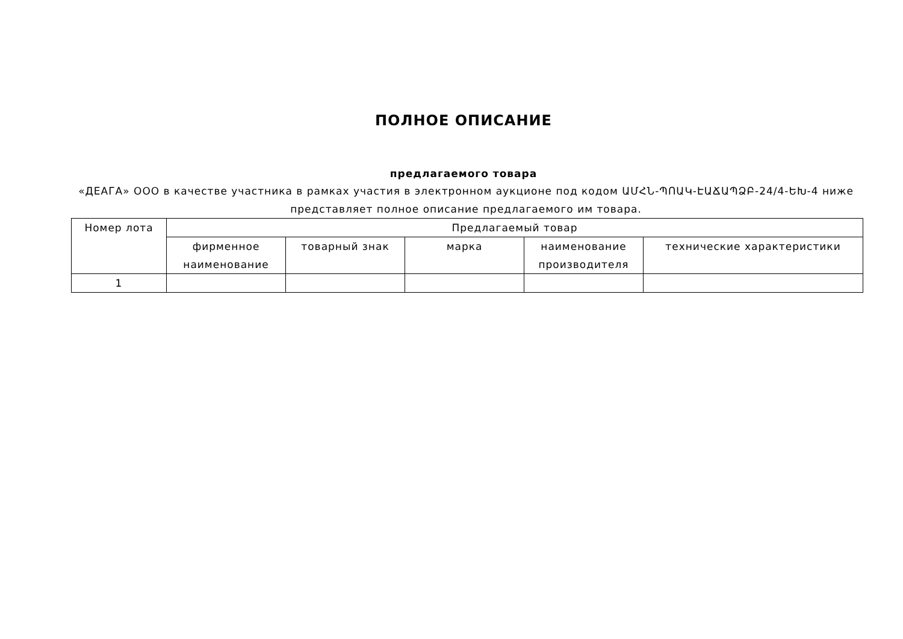ПОЛНОЕ ОПИСАНИЕ
предлагаемого товара
«ДЕАГА» ООО в качестве участника в рамках участия в электронном аукционе под кодом ԱՄՀՆ-ՊՈԱԿ-ԷԱՃԱՊՁԲ-24/4-ԵԽ-4 ниже представляет полное описание предлагаемого им товара.
| Номер лота | Предлагаемый товар | | | | |
| --- | --- | --- | --- | --- | --- |
| | фирменное наименование | товарный знак | марка | наименование производителя | технические характеристики |
| 1 | | | | | |